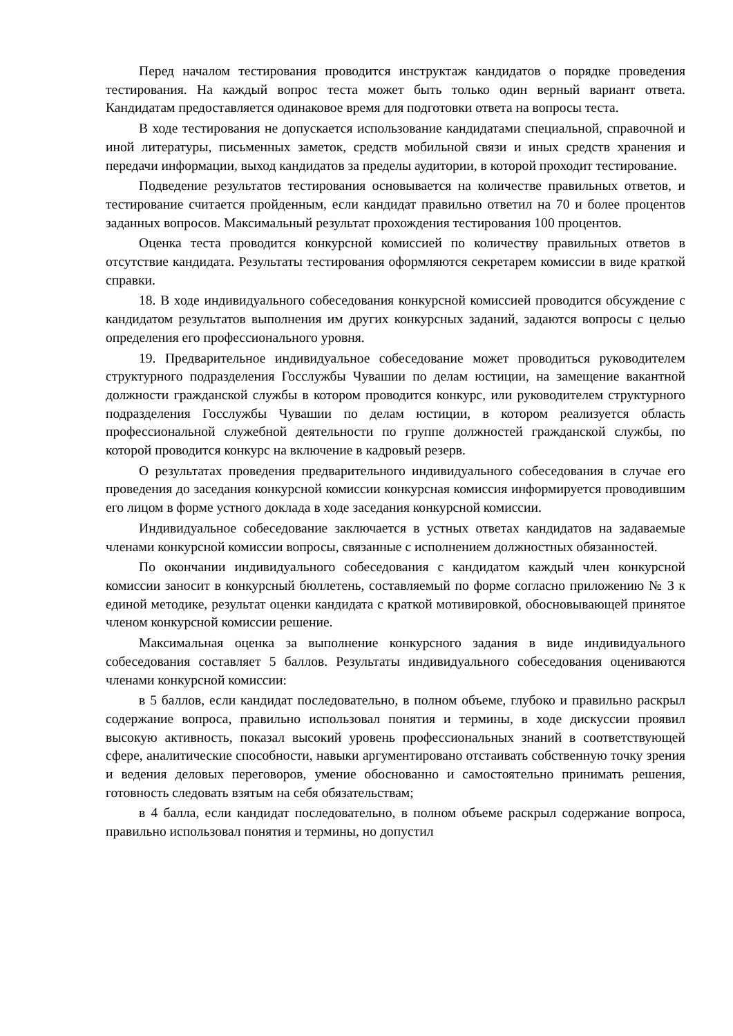Перед началом тестирования проводится инструктаж кандидатов о порядке проведения тестирования. На каждый вопрос теста может быть только один верный вариант ответа. Кандидатам предоставляется одинаковое время для подготовки ответа на вопросы теста.
В ходе тестирования не допускается использование кандидатами специальной, справочной и иной литературы, письменных заметок, средств мобильной связи и иных средств хранения и передачи информации, выход кандидатов за пределы аудитории, в которой проходит тестирование.
Подведение результатов тестирования основывается на количестве правильных ответов, и тестирование считается пройденным, если кандидат правильно ответил на 70 и более процентов заданных вопросов. Максимальный результат прохождения тестирования 100 процентов.
Оценка теста проводится конкурсной комиссией по количеству правильных ответов в отсутствие кандидата. Результаты тестирования оформляются секретарем комиссии в виде краткой справки.
18. В ходе индивидуального собеседования конкурсной комиссией проводится обсуждение с кандидатом результатов выполнения им других конкурсных заданий, задаются вопросы с целью определения его профессионального уровня.
19. Предварительное индивидуальное собеседование может проводиться руководителем структурного подразделения Госслужбы Чувашии по делам юстиции, на замещение вакантной должности гражданской службы в котором проводится конкурс, или руководителем структурного подразделения Госслужбы Чувашии по делам юстиции, в котором реализуется область профессиональной служебной деятельности по группе должностей гражданской службы, по которой проводится конкурс на включение в кадровый резерв.
О результатах проведения предварительного индивидуального собеседования в случае его проведения до заседания конкурсной комиссии конкурсная комиссия информируется проводившим его лицом в форме устного доклада в ходе заседания конкурсной комиссии.
Индивидуальное собеседование заключается в устных ответах кандидатов на задаваемые членами конкурсной комиссии вопросы, связанные с исполнением должностных обязанностей.
По окончании индивидуального собеседования с кандидатом каждый член конкурсной комиссии заносит в конкурсный бюллетень, составляемый по форме согласно приложению № 3 к единой методике, результат оценки кандидата с краткой мотивировкой, обосновывающей принятое членом конкурсной комиссии решение.
Максимальная оценка за выполнение конкурсного задания в виде индивидуального собеседования составляет 5 баллов. Результаты индивидуального собеседования оцениваются членами конкурсной комиссии:
в 5 баллов, если кандидат последовательно, в полном объеме, глубоко и правильно раскрыл содержание вопроса, правильно использовал понятия и термины, в ходе дискуссии проявил высокую активность, показал высокий уровень профессиональных знаний в соответствующей сфере, аналитические способности, навыки аргументировано отстаивать собственную точку зрения и ведения деловых переговоров, умение обоснованно и самостоятельно принимать решения, готовность следовать взятым на себя обязательствам;
в 4 балла, если кандидат последовательно, в полном объеме раскрыл содержание вопроса, правильно использовал понятия и термины, но допустил